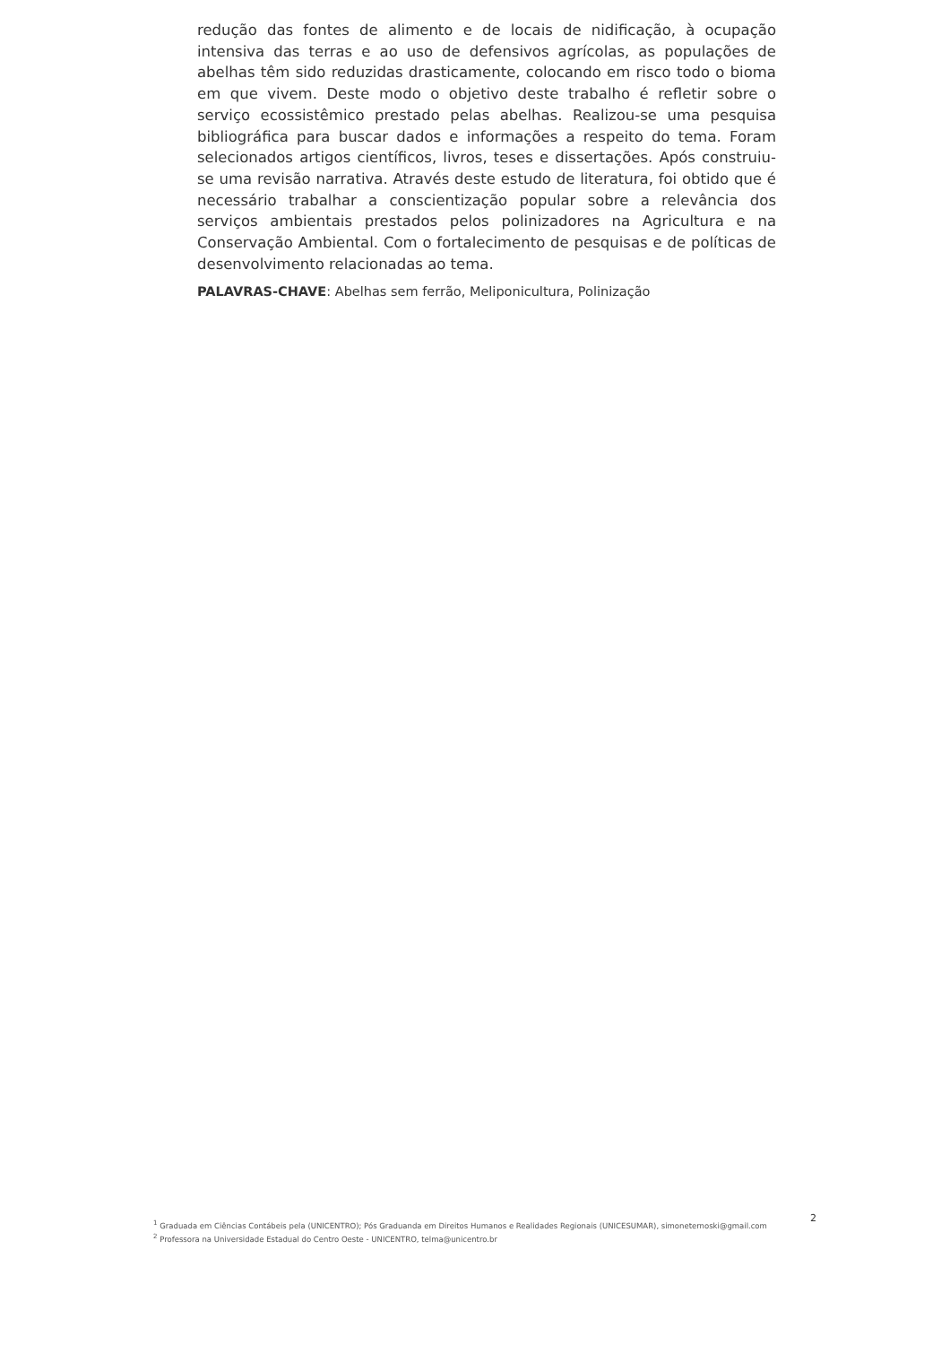redução das fontes de alimento e de locais de nidificação, à ocupação intensiva das terras e ao uso de defensivos agrícolas, as populações de abelhas têm sido reduzidas drasticamente, colocando em risco todo o bioma em que vivem. Deste modo o objetivo deste trabalho é refletir sobre o serviço ecossistêmico prestado pelas abelhas. Realizou-se uma pesquisa bibliográfica para buscar dados e informações a respeito do tema. Foram selecionados artigos científicos, livros, teses e dissertações. Após construiu-se uma revisão narrativa. Através deste estudo de literatura, foi obtido que é necessário trabalhar a conscientização popular sobre a relevância dos serviços ambientais prestados pelos polinizadores na Agricultura e na Conservação Ambiental. Com o fortalecimento de pesquisas e de políticas de desenvolvimento relacionadas ao tema.
PALAVRAS-CHAVE: Abelhas sem ferrão, Meliponicultura, Polinização
<sup>1</sup> Graduada em Ciências Contábeis pela (UNICENTRO); Pós Graduanda em Direitos Humanos e Realidades Regionais (UNICESUMAR), simoneternoski@gmail.com
<sup>2</sup> Professora na Universidade Estadual do Centro Oeste - UNICENTRO, telma@unicentro.br
2